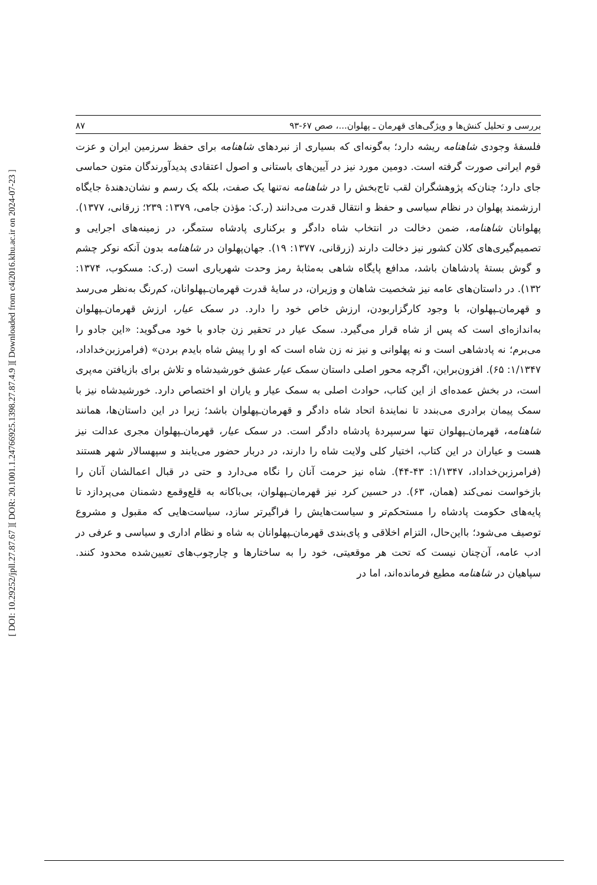[ DOI: 10.29252/jpll.27.87.67 ] [ DOR: 20.1001.1.24766925.1398.27.87.4.9 ] [ Downloaded from c4i2016.khu.ac.ir on 2024-07-23 ]
بررسی و تحلیل کنش‌ها و ویژگی‌های قهرمان ـ پهلوان...، صص ۶۷-۹۳ ۸۷
فلسفۀ وجودی شاهنامه ریشه دارد؛ به‌گونه‌ای که بسیاری از نبردهای شاهنامه برای حفظ سرزمین ایران و عزت قوم ایرانی صورت گرفته است. دومین مورد نیز در آیین‌های باستانی و اصول اعتقادی پدیدآورندگان متون حماسی جای دارد؛ چنان‌که پژوهشگران لقب تاج‌بخش را در شاهنامه نه‌تنها یک صفت، بلکه یک رسم و نشان‌دهندۀ جایگاه ارزشمند پهلوان در نظام سیاسی و حفظ و انتقال قدرت می‌دانند (ر.ک: مؤذن جامی، ۱۳۷۹: ۲۳۹؛ زرقانی، ۱۳۷۷). پهلوانان شاهنامه، ضمن دخالت در انتخاب شاه دادگر و برکناری پادشاه ستمگر، در زمینه‌های اجرایی و تصمیم‌گیری‌های کلان کشور نیز دخالت دارند (زرقانی، ۱۳۷۷: ۱۹). جهان‌پهلوان در شاهنامه بدون آنکه نوکر چشم و گوش بستۀ پادشاهان باشد، مدافع پایگاه شاهی به‌مثابۀ رمز وحدت شهریاری است (ر.ک: مسکوب، ۱۳۷۴: ۱۳۲). در داستان‌های عامه نیز شخصیت شاهان و وزیران، در سایۀ قدرت قهرمان‌ـپهلوانان، کم‌رنگ به‌نظر می‌رسد و قهرمان‌ـپهلوان، با وجود کارگزاربودن، ارزش خاص خود را دارد. در سمک عیار، ارزش قهرمان‌ـپهلوان به‌اندازه‌ای است که پس از شاه قرار می‌گیرد. سمک عیار در تحقیر زن جادو با خود می‌گوید: «این جادو را می‌برم؛ نه پادشاهی است و نه پهلوانی و نیز نه زن شاه است که او را پیش شاه بایدم بردن» (فرامرزبن‌خداداد، ۱/۱۳۴۷: ۶۵). افزون‌براین، اگرچه محور اصلی داستان سمک عیار عشق خورشیدشاه و تلاش برای بازیافتن مه‌پری است، در بخش عمده‌ای از این کتاب، حوادث اصلی به سمک عیار و یاران او اختصاص دارد. خورشیدشاه نیز با سمک پیمان برادری می‌بندد تا نمایندۀ اتحاد شاه دادگر و قهرمان‌ـپهلوان باشد؛ زیرا در این داستان‌ها، همانند شاهنامه، قهرمان‌ـپهلوان تنها سرسپردۀ پادشاه دادگر است. در سمک عیار، قهرمان‌ـپهلوان مجری عدالت نیز هست و عیاران در این کتاب، اختیار کلی ولایت شاه را دارند، در دربار حضور می‌یابند و سپهسالار شهر هستند (فرامرزبن‌خداداد، ۱/۱۳۴۷: ۴۳-۴۴). شاه نیز حرمت آنان را نگاه می‌دارد و حتی در قبال اعمالشان آنان را بازخواست نمی‌کند (همان، ۶۳). در حسین کرد نیز قهرمان‌ـپهلوان، بی‌باکانه به قلع‌وقمع دشمنان می‌پردازد تا پایه‌های حکومت پادشاه را مستحکم‌تر و سیاست‌هایش را فراگیرتر سازد، سیاست‌هایی که مقبول و مشروع توصیف می‌شود؛ بااین‌حال، التزام اخلاقی و پای‌بندی قهرمان‌ـپهلوانان به شاه و نظام اداری و سیاسی و عرفی در ادب عامه، آن‌چنان نیست که تحت هر موقعیتی، خود را به ساختارها و چارچوب‌های تعیین‌شده محدود کنند. سپاهیان در شاهنامه مطیع فرمانده‌اند، اما در